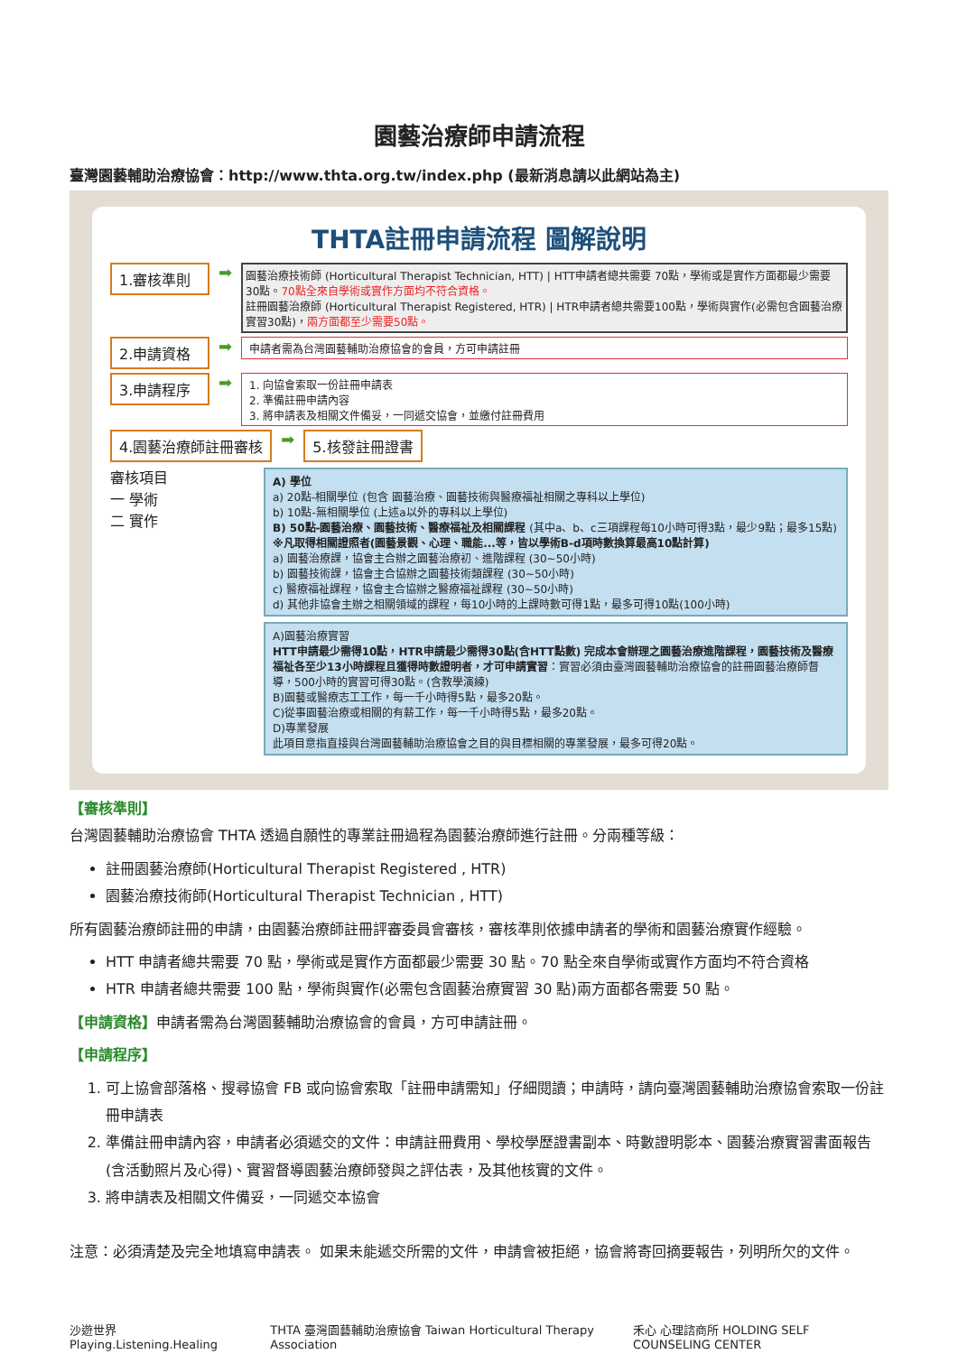園藝治療師申請流程
臺灣園藝輔助治療協會：http://www.thta.org.tw/index.php (最新消息請以此網站為主)
THTA註冊申請流程 圖解說明
1.審核準則
➡
園藝治療技術師 (Horticultural Therapist Technician, HTT) | HTT申請者總共需要 70點，學術或是實作方面都最少需要30點。70點全來自學術或實作方面均不符合資格。
註冊園藝治療師 (Horticultural Therapist Registered, HTR) | HTR申請者總共需要100點，學術與實作(必需包含園藝治療實習30點)，兩方面都至少需要50點。
2.申請資格
➡
申請者需為台灣園藝輔助治療協會的會員，方可申請註冊
3.申請程序
➡
1. 向協會索取一份註冊申請表
2. 準備註冊申請內容
3. 將申請表及相關文件備妥，一同遞交協會，並繳付註冊費用
4.園藝治療師註冊審核
➡
5.核發註冊證書
審核項目
一 學術
二 實作
A) 學位
a) 20點-相關學位 (包含 園藝治療、園藝技術與醫療福祉相關之專科以上學位)
b) 10點-無相關學位 (上述a以外的專科以上學位)
B) 50點-園藝治療、園藝技術、醫療福祉及相關課程 (其中a、b、c三項課程每10小時可得3點，最少9點；最多15點) ※凡取得相關證照者(園藝景觀、心理、職能...等，皆以學術B-d項時數換算最高10點計算)
a) 園藝治療課，協會主合辦之園藝治療初、進階課程 (30~50小時)
b) 園藝技術課，協會主合協辦之園藝技術類課程 (30~50小時)
c) 醫療福祉課程，協會主合協辦之醫療福祉課程 (30~50小時)
d) 其他非協會主辦之相關領域的課程，每10小時的上課時數可得1點，最多可得10點(100小時)
A)園藝治療實習
HTT申請最少需得10點，HTR申請最少需得30點(含HTT點數) 完成本會辦理之園藝治療進階課程，園藝技術及醫療福祉各至少13小時課程且獲得時數證明者，才可申請實習：實習必須由臺灣園藝輔助治療協會的註冊園藝治療師督導，500小時的實習可得30點。(含教學演練)
B)園藝或醫療志工工作，每一千小時得5點，最多20點。
C)從事園藝治療或相關的有薪工作，每一千小時得5點，最多20點。
D)專業發展
此項目意指直接與台灣園藝輔助治療協會之目的與目標相關的專業發展，最多可得20點。
【審核準則】
台灣園藝輔助治療協會 THTA 透過自願性的專業註冊過程為園藝治療師進行註冊。分兩種等級：
註冊園藝治療師(Horticultural Therapist Registered , HTR)
園藝治療技術師(Horticultural Therapist Technician , HTT)
所有園藝治療師註冊的申請，由園藝治療師註冊評審委員會審核，審核準則依據申請者的學術和園藝治療實作經驗。
HTT 申請者總共需要 70 點，學術或是實作方面都最少需要 30 點。70 點全來自學術或實作方面均不符合資格
HTR 申請者總共需要 100 點，學術與實作(必需包含園藝治療實習 30 點)兩方面都各需要 50 點。
【申請資格】申請者需為台灣園藝輔助治療協會的會員，方可申請註冊。
【申請程序】
1. 可上協會部落格、搜尋協會 FB 或向協會索取「註冊申請需知」仔細閱讀；申請時，請向臺灣園藝輔助治療協會索取一份註冊申請表
2. 準備註冊申請內容，申請者必須遞交的文件：申請註冊費用、學校學歷證書副本、時數證明影本、園藝治療實習書面報告(含活動照片及心得)、實習督導園藝治療師發與之評估表，及其他核實的文件。
3. 將申請表及相關文件備妥，一同遞交本協會
注意：必須清楚及完全地填寫申請表。 如果未能遞交所需的文件，申請會被拒絕，協會將寄回摘要報告，列明所欠的文件。
沙遊世界 Playing.Listening.Healing THTA 臺灣園藝輔助治療協會 Taiwan Horticultural Therapy Association 禾心 心理諮商所 HOLDING SELF COUNSELING CENTER